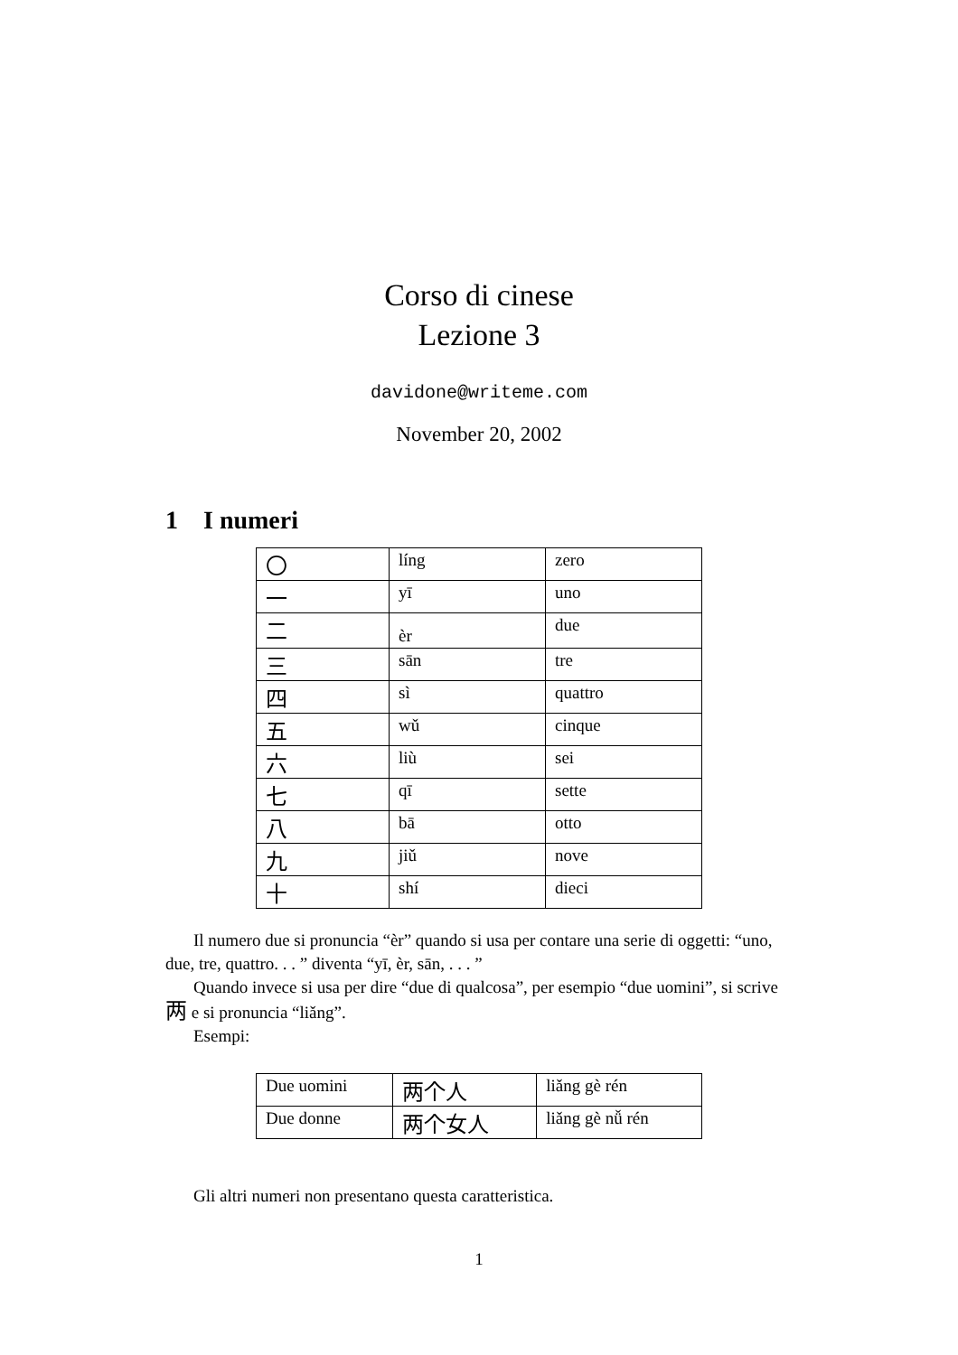Corso di cinese
Lezione 3
davidone@writeme.com
November 20, 2002
1 I numeri
| 〇 | líng | zero |
| 一 | yī | uno |
| 二 | èr | due |
| 三 | sān | tre |
| 四 | sì | quattro |
| 五 | wǔ | cinque |
| 六 | liù | sei |
| 七 | qī | sette |
| 八 | bā | otto |
| 九 | jiǔ | nove |
| 十 | shí | dieci |
Il numero due si pronuncia “èr” quando si usa per contare una serie di oggetti: “uno, due, tre, quattro. . . ” diventa “yī, èr, sān, . . . ”
Quando invece si usa per dire “due di qualcosa”, per esempio “due uomini”, si scrive 两 e si pronuncia “liǎng”.
Esempi:
| Due uomini | 两个人 | liǎng gè rén |
| Due donne | 两个女人 | liǎng gè nǚ rén |
Gli altri numeri non presentano questa caratteristica.
1